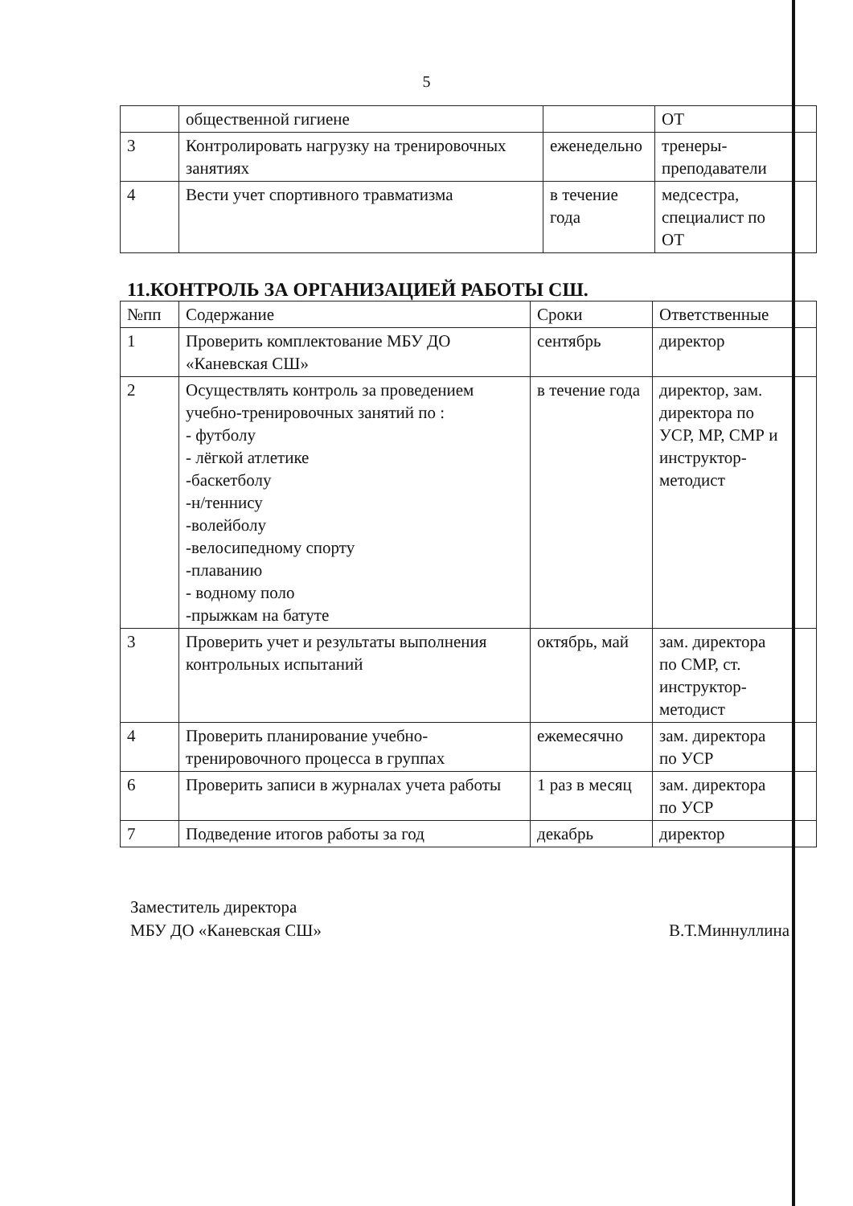5
| | общественной гигиене | | ОТ | |
| 3 | Контролировать нагрузку на тренировочных занятиях | еженедельно | тренеры-преподаватели | |
| 4 | Вести учет спортивного травматизма | в течение года | медсестра, специалист по ОТ | |
11.КОНТРОЛЬ ЗА ОРГАНИЗАЦИЕЙ РАБОТЫ СШ.
| №пп | Содержание | Сроки | Ответственные | |
| --- | --- | --- | --- | --- |
| 1 | Проверить комплектование МБУ ДО «Каневская СШ» | сентябрь | директор | |
| 2 | Осуществлять контроль за проведением учебно-тренировочных занятий по : - футболу - лёгкой атлетике -баскетболу -н/теннису -волейболу -велосипедному спорту -плаванию - водному поло -прыжкам на батуте | в течение года | директор, зам. директора по УСР, МР, СМР и инструктор-методист | |
| 3 | Проверить учет и результаты выполнения контрольных испытаний | октябрь, май | зам. директора по СМР, ст. инструктор-методист | |
| 4 | Проверить планирование учебно-тренировочного процесса в группах | ежемесячно | зам. директора по УСР | |
| 6 | Проверить записи в журналах учета работы | 1 раз в месяц | зам. директора по УСР | |
| 7 | Подведение итогов работы за год | декабрь | директор | |
Заместитель директора
МБУ ДО «Каневская СШ»
В.Т.Миннуллина